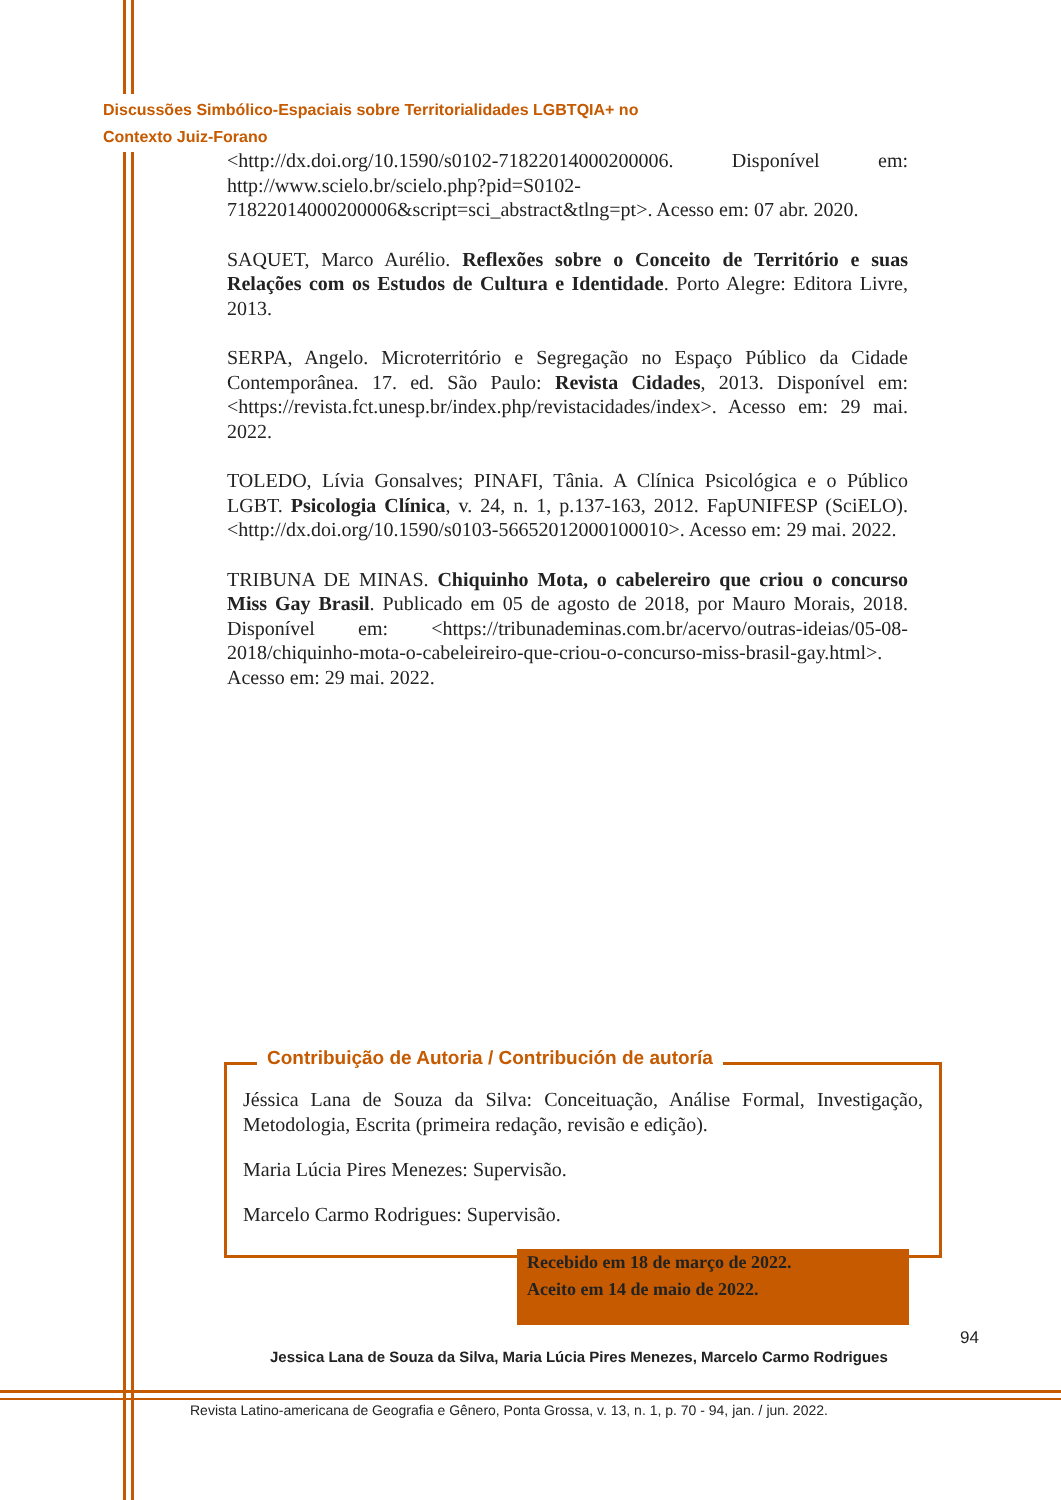Discussões Simbólico-Espaciais sobre Territorialidades LGBTQIA+ no Contexto Juiz-Forano
<http://dx.doi.org/10.1590/s0102-71822014000200006. Disponível em: http://www.scielo.br/scielo.php?pid=S0102-71822014000200006&script=sci_abstract&tlng=pt>. Acesso em: 07 abr. 2020.
SAQUET, Marco Aurélio. Reflexões sobre o Conceito de Território e suas Relações com os Estudos de Cultura e Identidade. Porto Alegre: Editora Livre, 2013.
SERPA, Angelo. Microterritório e Segregação no Espaço Público da Cidade Contemporânea. 17. ed. São Paulo: Revista Cidades, 2013. Disponível em: <https://revista.fct.unesp.br/index.php/revistacidades/index>. Acesso em: 29 mai. 2022.
TOLEDO, Lívia Gonsalves; PINAFI, Tânia. A Clínica Psicológica e o Público LGBT. Psicologia Clínica, v. 24, n. 1, p.137-163, 2012. FapUNIFESP (SciELO). <http://dx.doi.org/10.1590/s0103-56652012000100010>. Acesso em: 29 mai. 2022.
TRIBUNA DE MINAS. Chiquinho Mota, o cabelereiro que criou o concurso Miss Gay Brasil. Publicado em 05 de agosto de 2018, por Mauro Morais, 2018. Disponível em: <https://tribunademinas.com.br/acervo/outras-ideias/05-08-2018/chiquinho-mota-o-cabeleireiro-que-criou-o-concurso-miss-brasil-gay.html>. Acesso em: 29 mai. 2022.
Contribuição de Autoria / Contribución de autoría
Jéssica Lana de Souza da Silva: Conceituação, Análise Formal, Investigação, Metodologia, Escrita (primeira redação, revisão e edição).
Maria Lúcia Pires Menezes: Supervisão.
Marcelo Carmo Rodrigues: Supervisão.
Recebido em 18 de março de 2022.
Aceito em 14 de maio de 2022.
94
Jessica Lana de Souza da Silva, Maria Lúcia Pires Menezes, Marcelo Carmo Rodrigues
Revista Latino-americana de Geografia e Gênero, Ponta Grossa, v. 13, n. 1, p. 70 - 94, jan. / jun. 2022.